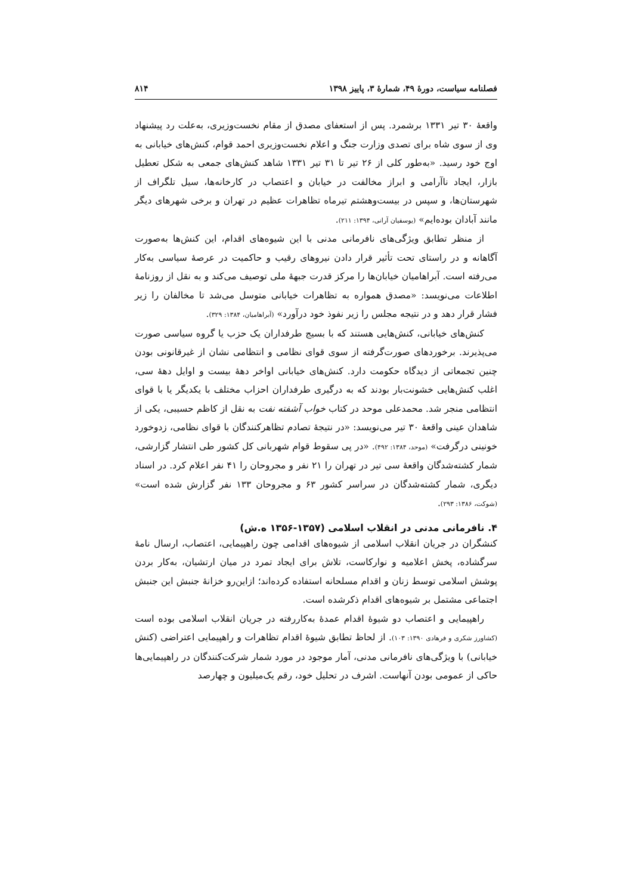فصلنامه سیاست، دورهٔ ۴۹، شمارهٔ ۳، پاییز ۱۳۹۸ ۸۱۴
واقعهٔ ۳۰ تیر ۱۳۳۱ برشمرد. پس از استعفای مصدق از مقام نخست‌وزیری، به‌علت رد پیشنهاد وی از سوی شاه برای تصدی وزارت جنگ و اعلام نخست‌وزیری احمد قوام، کنش‌های خیابانی به اوج خود رسید. «به‌طور کلی از ۲۶ تیر تا ۳۱ تیر ۱۳۳۱ شاهد کنش‌های جمعی به شکل تعطیل بازار، ایجاد ناآرامی و ابراز مخالفت در خیابان و اعتصاب در کارخانه‌ها، سیل تلگراف از شهرستان‌ها، و سپس در بیست‌وهشتم تیرماه تظاهرات عظیم در تهران و برخی شهرهای دیگر مانند آبادان بوده‌ایم» (یوسفیان آرانی، ۱۳۹۴: ۲۱۱).
از منظر تطابق ویژگی‌های نافرمانی مدنی با این شیوه‌های اقدام، این کنش‌ها به‌صورت آگاهانه و در راستای تحت تأثیر قرار دادن نیروهای رقیب و حاکمیت در عرصهٔ سیاسی به‌کار می‌رفته است. آبراهامیان خیابان‌ها را مرکز قدرت جبههٔ ملی توصیف می‌کند و به نقل از روزنامهٔ اطلاعات می‌نویسد: «مصدق همواره به تظاهرات خیابانی متوسل می‌شد تا مخالفان را زیر فشار قرار دهد و در نتیجه مجلس را زیر نفوذ خود درآورد» (آبراهامیان، ۱۳۸۴: ۳۲۹).
کنش‌های خیابانی، کنش‌هایی هستند که با بسیج طرفداران یک حزب یا گروه سیاسی صورت می‌پذیرند. برخوردهای صورت‌گرفته از سوی قوای نظامی و انتظامی نشان از غیرقانونی بودن چنین تجمعاتی از دیدگاه حکومت دارد. کنش‌های خیابانی اواخر دههٔ بیست و اوایل دههٔ سی، اغلب کنش‌هایی خشونت‌بار بودند که به درگیری طرفداران احزاب مختلف با یکدیگر یا با قوای انتظامی منجر شد. محمدعلی موحد در کتاب خواب آشفته نفت به نقل از کاظم حسیبی، یکی از شاهدان عینی واقعهٔ ۳۰ تیر می‌نویسد: «در نتیجهٔ تصادم تظاهرکنندگان با قوای نظامی، زدوخورد خونینی درگرفت» (موحد، ۱۳۸۴: ۴۹۲). «در پی سقوط قوام شهربانی کل کشور طی انتشار گزارشی، شمار کشته‌شدگان واقعهٔ سی تیر در تهران را ۲۱ نفر و مجروحان را ۴۱ نفر اعلام کرد. در اسناد دیگری، شمار کشته‌شدگان در سراسر کشور ۶۳ و مجروحان ۱۳۳ نفر گزارش شده است» (شوکت، ۱۳۸۶: ۲۹۳).
۴. نافرمانی مدنی در انقلاب اسلامی (۱۳۵۷-۱۳۵۶ ه.ش)
کنشگران در جریان انقلاب اسلامی از شیوه‌های اقدامی چون راهپیمایی، اعتصاب، ارسال نامهٔ سرگشاده، پخش اعلامیه و نوارکاست، تلاش برای ایجاد تمرد در میان ارتشیان، به‌کار بردن پوشش اسلامی توسط زنان و اقدام مسلحانه استفاده کرده‌اند؛ ازاین‌رو خزانهٔ جنبش این جنبش اجتماعی مشتمل بر شیوه‌های اقدام ذکرشده است.
راهپیمایی و اعتصاب دو شیوهٔ اقدام عمدهٔ به‌کاررفته در جریان انقلاب اسلامی بوده است (کشاورز شکری و فرهادی ۱۳۹۰: ۱۰۳). از لحاظ تطابق شیوهٔ اقدام تظاهرات و راهپیمایی اعتراضی (کنش خیابانی) با ویژگی‌های نافرمانی مدنی، آمار موجود در مورد شمار شرکت‌کنندگان در راهپیمایی‌ها حاکی از عمومی بودن آنهاست. اشرف در تحلیل خود، رقم یک‌میلیون و چهارصد